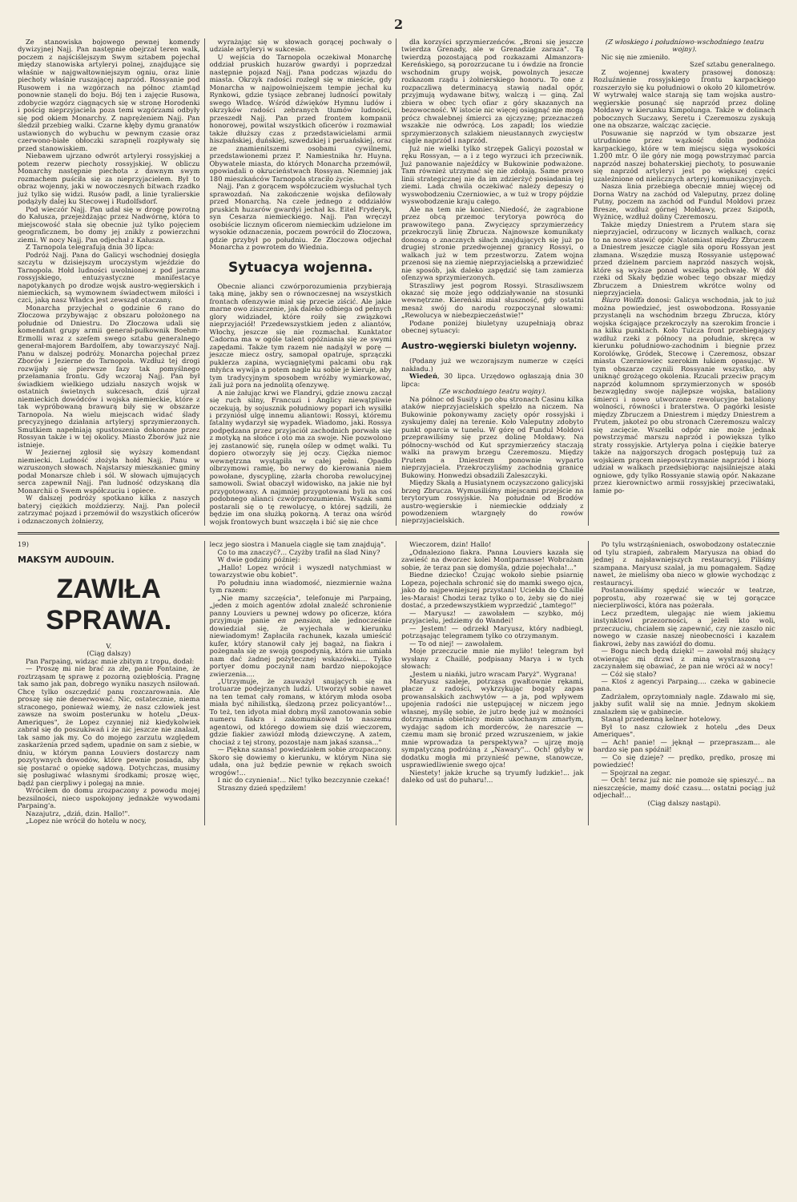2
Ze stanowiska bojowego pewnej komendy dywizyjnej Najj. Pan następnie obejrzał teren walk, poczem z najściślejszym Swym sztabem pojechał między stanowiska artyleryi polnej, znajdujące się właśnie w najgwałtowniejszym ogniu, oraz linie piechoty właśnie ruszającej naprzód. Rossyanie pod Rusowem i na wzgórzach na północ ztamtąd ponownie stanęli do boju. Bój ten i zajęcie Rusowa, zdobycie wzgórz ciągnących się w stronę Horodenki i pościg nieprzyjaciela poza temi wzgórzami odbyły się pod okiem Monarchy. Z naprężeniem Najj. Pan śledził przebieg walki. Czarne kłęby dymu granatów ustawionych do wybuchu w pewnym czasie oraz czerwono-białe obłoczki szrapnęli rozpływały się przed stanowiskiem.
Niebawem ujrzano odwrót artyleryi rossyjskiej a potem rezerw piechoty rossyjskiej. W obliczu Monarchy następnie piechota z dawnym swym rozmachem puściła się za nieprzyjacielem. Był to obraz wojenny, jaki w nowoczesnych bitwach rzadko już tylko się widzi. Rusów padł, a linie tyralierskie podążyły dalej ku Stecowej i Rudolfsdorf.
Pod wieczór Najj. Pan udał się w drogę powrotną do Kałusza, przejeżdżając przez Nadwórnę, która to miejscowość stała się obecnie już tylko pojęciem geograficznem, bo domy jej znikły z powierzchni ziemi. W nocy Najj. Pan odjechał z Kałusza.
Z Tarnopola telegrafują dnia 30 lipca:
Podróż Najj. Pana do Galicyi wschodniej dosięgła szczytu w dzisiejszym uroczystym wjeździe do Tarnopola. Hołd ludności uwolnionej z pod jarzma rossyjskiego, entuzyastyczne manifestacye napotykanych po drodze wojsk austro-węgierskich i niemieckich, są wymownem świadectwem miłości i czci, jaką nasz Władca jest zewsząd otaczany.
Monarcha przyjechał o godzinie 6 rano do Złoczowa przybywając z obszaru położonego na południe od Dniestru. Do Złoczowa udali się komendant grupy armii generał-pułkownik Boehm-Ermolli wraz z szefem swego sztabu generalnego generał-majorem Bardolfem, aby towarzyszyć Najj. Panu w dalszej podróży. Monarcha pojechał przez Zborów i Jezierne do Tarnopola. Wzdłuż tej drogi rozwijały się pierwsze fazy tak pomyślnego przełamania frontu. Gdy wczoraj Najj. Pan był świadkiem wielkiego udziału naszych wojsk w ostatnich świetnych sukcesach, dziś ujrzał niemieckich dowódców i wojska niemieckie, które z tak wypróbowaną brawurą biły się w obszarze Tarnopola. Na wielu miejscach widać ślady precyzyjnego działania artyleryj sprzymierzonych. Smutkiem napełniają spustoszenia dokonane przez Rossyan także i w tej okolicy. Miasto Zborów już nie istnieje.
W Jeziernej zgłosił się wyższy komendant niemiecki. Ludność złożyła hołd Najj. Panu w wzruszonych słowach. Najstarszy mieszkaniec gminy podał Monarsze chleb i sól. W słowach ujmujących serca zapewnił Najj. Pan ludność odzyskaną dla Monarchii o Swem współczuciu i opiece.
W dalszej podróży spotkano kilka z naszych bateryj ciężkich moździerzy. Najj. Pan polecił zatrzymać pojazd i przemówił do wszystkich oficerów i odznaczonych żołnierzy,
wyrażając się w słowach gorącej pochwały o udziale artyleryi w sukcesie.
U wejścia do Tarnopola oczekiwał Monarchę oddział pruskich huzarów gwardyi i poprzedzał następnie pojazd Najj. Pana podczas wjazdu do miasta. Okrzyk radości rozległ się w mieście, gdy Monarcha w najpowolniejszem tempie jechał ku Rynkowi, gdzie tysiące zebranej ludności powitały swego Władcę. Wśród dźwięków Hymnu ludów i okrzyków radości zebranych tłumów ludności, przeszedł Najj. Pan przed frontem kompanii honorowej, powitał wszystkich oficerów i rozmawiał także dłuższy czas z przedstawicielami armii hiszpańskiej, duńskiej, szwedzkiej i peruańskiej, oraz ze znamienitszemi osobami cywilnemi, przedstawionemi przez P. Namiestnika hr. Huyna. Obywatele miasta, do których Monarcha przemówił, opowiadali o okrucieństwach Rossyan. Niemniej jak 180 mieszkańców Tarnopola straciło życie.
Najj. Pan z gorącem współczuciem wysłuchał tych sprawozdań. Na zakończenie wojska defilowały przed Monarchą. Na czele jednego z oddziałów pruskich huzarów gwardyi jechał ks. Eitel Fryderyk, syn Cesarza niemieckiego. Najj. Pan wręczył osobiście licznym oficerom niemieckim udzielone im wysokie odznaczenia, poczem powrócił do Złoczowa, gdzie przybył po południu. Ze Złoczowa odjechał Monarcha z powrotem do Wiednia.
Sytuacya wojenna.
Obecnie alianci czwórporozumienia przybierają taką minę, jakby sen o równoczesnej na wszystkich frontach ofenzywie miał się przecie ziścić. Ale jakie marne owo ziszczenie, jak daleko odbiega od pełnych glory widziadeł, które roiły się związkowi nieprzyjaciół! Przedewszystkiem jeden z aliantów, Włochy, jeszcze się nie rozmachał. Kunktator Cadorna ma w ogóle talent opóźniania się ze swymi zapędami. Także tym razem nie nadążył w porę — jeszcze miecz ostry, samopał opatruje, sprzączki puklerza zapina, wyciągniętymi palcami obu rąk młyńca wywija a potem nagle ku sobie je kieruje, aby tym tradycyjnym sposobem wróżby wymiarkować, żali już pora na jednolitą ofenzywę.
A nie żałując krwi we Flandryi, gdzie znowu zaczął się ruch silny, Francuzi i Anglicy niewątpliwie oczekują, by sojusznik południowy poparł ich wysiłki i przyniósł ulgę innemu aliantowi: Rossyi, któremu fatalny wydarzył się wypadek. Wiadomo, jaki. Rossya podpędzana przez przyjaciół zachodnich porwała się z motyką na słońce i oto ma za swoje. Nie pozwolono jej zastanowić się, runęła oślep w odmęt walki. Tu dopiero otworzyły się jej oczy. Ciężka niemoc wewnętrzna wystąpiła w całej pełni. Opadło olbrzymowi ramię, bo nerwy do kierowania niem powołane, dyscyplinę, zżarła choroba rewolucyjnej samowoli. Świat obaczył widowisko, na jakie nie był przygotowany. A najmniej przygotowani byli na coś podobnego alianci czwórporozumienia. Wszak sami postarali się o tę rewolucyę, o której sądzili, że będzie im ona służką pokorną. A teraz ona wśród wojsk frontowych bunt wszczęła i bić się nie chce
dla korzyści sprzymierzeńców. „Broni się jeszcze twierdza Grenady, ale w Grenadzie zaraza". Tą twierdzą pozostającą pod rozkazami Almanzora-Kereńskiego, są porozrzucane tu i ówdzie na froncie wschodnim grupy wojsk, powolnych jeszcze rozkazom rządu i żołnierskiego honoru. To one z rozpaczliwą determinacyą stawią nadal opór, przyjmują wydawane bitwy, walczą i — giną. Żal zbiera w obec tych ofiar z góry skazanych na bezowocność. W istocie nic więcej osiągnąć nie mogą prócz chwalebnej śmierci za ojczyznę; przeznaczeń wszakże nie odwrócą. Los zapadł; los wiedzie sprzymierzonych szlakiem nieustannych zwycięstw ciągle naprzód i naprzód.
Już nie wielki tylko strzępek Galicyi pozostał w ręku Rossyan, — a i z tego wyrzuci ich przeciwnik. Już panowanie najeźdźcy w Bukowinie podważone. Tam również utrzymać się nie zdołają. Same prawo linii strategicznej nie da im zdzierżyć posiadania tej ziemi. Lada chwila oczekiwać należy depeszy o wyswobodzeniu Czerniowiec, a w tuż w tropy pójdzie wyswobodzenie kraju całego.
Ale na tem nie koniec. Niedość, że zagrabione przez obcą przemoc terytorya powrócą do prawowitego pana. Zwycięzcy sprzymierzeńcy przekroczyli linię Zbrucza. Najnowsze komunikaty donoszą o znacznych siłach znajdujących się już po drugiej stronie przedwojennej granicy Rossyi, o walkach już w tem przestworzu. Zatem wojna przenosi się na ziemię nieprzyjacielską a przewidzieć nie sposób, jak daleko zapędzić się tam zamierza ofenzywa sprzymierzonych.
Straszliwy jest pogrom Rossyi. Straszliwszem okazać się może jego oddziaływanie na stosunki wewnętrzne. Kiereński miał słuszność, gdy ostatni mesaż swój do narodu rozpoczynał słowami: „Rewolucya w niebezpieczeństwie!"
Podane poniżej biuletyny uzupełniają obraz obecnej sytuacyi:
Austro-węgierski biuletyn wojenny.
(Podany już we wczorajszym numerze w części nakładu.)
Wiedeń, 30 lipca. Urzędowo ogłaszają dnia 30 lipca:
(Ze wschodniego teatru wojny).
Na północ od Susity i po obu stronach Casinu kilka ataków nieprzyjacielskich spełzło na niczem. Na Bukowinie pokonywamy zacięty opór rossyjski i zyskujemy dalej na terenie. Koło Valeputny zdobyto punkt oparcia w tunelu. W górę od Fundul Moldovi przeprawiliśmy się przez dolinę Mołdawy. Na północny-wschód od Kut sprzymierzeńcy staczają walki na prawym brzegu Czeremoszu. Między Prutem a Dniestrem ponownie wyparto nieprzyjaciela. Przekroczyliśmy zachodnią granicę Bukowiny. Honwedzi obsadzili Zaleszczyki.
Między Skałą a Husiatynem oczyszczono galicyjski brzeg Zbrucza. Wymusiliśmy miejscami przejście na terytoryum rossyjskie. Na południe od Brodów austro-węgierskie i niemieckie oddziały z powodzeniem wtargnęły do rowów nieprzyjacielskich.
(Z włoskiego i południowo-wschodniego teatru wojny).
Nic się nie zmieniło.
Szef sztabu generalnego.
Z wojennej kwatery prasowej donoszą: Rozluźnienie rossyjskiego frontu karpackiego rozszerzyło się ku południowi o około 20 kilometrów. W wytrwałej walce starają się tam wojska austro-węgierskie posunąć się naprzód przez dolinę Mołdawy w kierunku Kimpolunga. Także w dolinach pobocznych Suczawy, Seretu i Czeremoszu zyskują one na obszarze, walcząc zacięcie.
Posuwanie się naprzód w tym obszarze jest utrudnione przez wązkość dolin podnóża karpackiego, które w tem miejscu sięga wysokości 1.200 mtr. O ile góry nie mogą powstrzymać parcia naprzód naszej bohaterskiej piechoty, to posuwanie się naprzód artyleryi jest po większej części uzależnione od nielicznych arteryj komunikacyjnych.
Nasza linia przebiega obecnie mniej więcej od Dorna Watry na zachód od Valeputny, przez dolinę Putny, poczem na zachód od Fundul Moldovi przez Bresze, wzdłuż górnej Mołdawy, przez Szipoth, Wyżnicę, wzdłuż doliny Czeremoszu.
Także między Dniestrem a Prutem stara się nieprzyjaciel, odrzucony w licznych walkach, coraz to na nowo stawić opór. Natomiast między Zbruczem a Dniestrem jeszcze ciągle siła oporu Rossyan jest złamana. Wszędzie muszą Rossyanie ustępować przed dzielnem parciem naprzód naszych wojsk, które są wyższe ponad wszelką pochwałę. W dół rzeki od Skały będzie wobec tego obszar między Zbruczem a Dniestrem wkrótce wolny od nieprzyjaciela.
Biuro Wolffa donosi: Galicya wschodnia, jak to już można powiedzieć, jest oswobodzona. Rossyanie przystanęli na wschodnim brzegu Zbrucza, który wojska ścigające przekroczyły na szerokim froncie i na kilku punktach. Koło Tulcza front przebiegający wzdłuż rzeki z północy na południe, skręca w kierunku południowo-zachodnim i biegnie przez Korolówkę, Gródek, Stecowę i Czeremosz, obszar miasta Czerniowiec szerokim łukiem opasując. W tym obszarze czynili Rossyanie wszystko, aby uniknąć grożącego okolenia. Rzucali przeciw prącym naprzód kolumnom sprzymierzonych w sposób bezwzględny swoje najlepsze wojska, bataliony śmierci i nowo utworzone rewolucyjne bataliony wolności, równości i braterstwa. O pagórki lesiste między Zbruczem a Dniestrem i między Dniestrem a Prutem, jakoteż po obu stronach Czeremoszu walczy się zacięcie. Wszelki odpór nie może jednak powstrzymać marszu naprzód i powiększa tylko straty rossyjskie. Artylerya polna i ciężkie bateryе także na najgorszych drogach postępują tuż za wojskiem prącem niepowstrzymanie naprzód i biorą udział w walkach przedsiębiorąc najsilniejsze ataki ogniowe, gdy tylko Rossyanie stawią opór. Nakazane przez kierownictwo armii rossyjskiej przeciwataki, łamie po-
19)
MAKSYM AUDOUIN.
ZAWIŁA SPRAWA.
V.
(Ciąg dalszy)
Pan Parpaing, widząc mnie zbitym z tropu, dodał:
— Proszę mi nie brać za złe, panie Fontaine, że roztrząsam tę sprawę z pozorną oziębłością. Pragnę tak samo jak pan, dobrego wyniku naszych nsiłowań. Chcę tylko oszczędzić panu rozczarowania. Ale proszę się nie denerwować. Nic, ostatecznie, niema straconego, ponieważ wiemy, że nasz człowiek jest zawsze na swoim posterunku w hotelu „Deux-Ameriques", że Lopez czynniej niż kiedykolwiek zabrał się do poszukiwań i że nic jeszcze nie znalazł, tak samo jak my. Co do mojego zarzutu względem zaskarżenia przed sądem, upadnie on sam z siebie, w dniu, w którym panna Louviers dostarczy nam pozytywnych dowodów, które pewnie posiada, aby się postarać o opiekę sądową. Dotychczas, musimy się posługiwać własnymi środkami; proszę więc, bądź pan cierpliwy i polegaj na mnie.
Wróciłem do domu zrozpaczony z powodu mojej bezsilności, nieco uspokojony jednakże wywodami Parpaing'a.
Nazajutrz, „dziń, dzin. Hallo!".
„Lopez nie wrócił do hotelu w nocy,
lecz jego siostra i Manuela ciągle się tam znajdują".
Co to ma znaczyć?... Czyżby trafił na ślad Niny?
W dwie godziny później:
„Hallo! Lopez wrócił i wyszedł natychmiast w towarzystwie obu kobiet".
Po południu inna wiadomość, niezmiernie ważna tym razem:
„Nie mamy szczęścia", telefonuje mi Parpaing, „jeden z moich agentów zdołał znaleźć schronienie panny Louviers u pewnej wdowy po oficerze, która przyjmuje panie en pension, ale jednocześnie dowiedział się, że wyjechała w kierunku niewiadomym! Zapłaciła rachunek, kazała umieścić kufer, który stanowił cały jej bagaż, na fiakra i pożegnała się ze swoją gospodynią, która nie umiała nam dać żadnej pożytecznej wskazówki.... Tylko portyer domu poczynił nam bardzo niepokojące zwierzenia....
„Utrzymuje, że zauważył snujących się na trotuarze podejrzanych ludzi. Utworzył sobie nawet na ten temat cały romans, w którym młoda osoba miała być nihilistką, śledzoną przez policyantów!... To też, ten idyota miał dobrą myśl zanotowania sobie numeru fiakra i zakomunikował to naszemu agentowi, od którego dowiem się dziś wieczorem, gdzie fiakier zawiózł młodą dziewczynę. A zatem, chociaż z tej strony, pozostaje nam jakaś szansa..."
— Piękna szansa! powiedziałem sobie zrozpaczony. Skoro się dowiemy o kierunku, w którym Nina się udała, ona już będzie pewnie w rękach swoich wrogów!...
I nic do czynienia!... Nic! tylko bezczynnie czekać!
Straszny dzień spędziłem!
Wieczorem, dzin! Hallo!
„Odnaleziono fiakra. Panna Louviers kazała się zawieść na dworzec kolei Montparnasse! Wobrażam sobie, że teraz pan się domyśla, gdzie pojechała!..."
Biedne dziecko! Czując wokoło siebie psiarnię Lopeza, pojechała schronić się do mamki swego ojca, jako do najpewniejszej przystani! Uciekła do Chaillé les-Marais! Chodzi teraz tylko o to, żeby się do niej dostać, a przedewszystkiem wyprzedzić „tamtego!"
— Maryusz! — zawołałem — szybko, mój przyjacielu, jedziemy do Wandei!
— Jestem! — odrzekł Maryusz, który nadbiegł, potrząsając telegramem tylko co otrzymanym.
— To od niej! — zawołałem.
Moje przeczucie mnie nie myliło! telegram był wysłany z Chaillé, podpisany Marya i w tych słowach:
„Jestem u niańki, jutro wracam Paryż". Wygrana!
Maryusz szaleje, potrząsa gwałtownie rękami, płacze z radości, wykrzykując bogaty zapas prowansalskich zachwytów — a ja, pod wpływem upojenia radości nie ustępującej w niczem jego własnej, myślę sobie, że jutro będę już w możności dotrzymania obietnicy moim ukochanym zmarłym, wydając sądom ich morderców, że nareszcie — czemu mam się bronić przed wzruszeniem, w jakie mnie wprowadza ta perspektywa? — ujrzę moją sympatyczną podróżną z „Nawary"... Och! gdyby w dodatku mogła mi przynieść pewne, stanowcze, usprawiedliwienie swego ojca!
Niestety! jakże kruche są tryumfy ludzkie!... jak daleko od ust do puharu!...
Po tylu wstrząśnieniach, oswobodzony ostatecznie od tylu strapień, zabrałem Maryusza na obiad do jednej z najsławniejszych restauracyj. Piliśmy szampana. Maryusz szalał, ja mu pomagałem. Sądzę nawet, że mieliśmy oba nieco w głowie wychodząc z restauracyi.
Postanowiliśmy spędzić wieczór w teatrze, poprostu, aby rozerwać się w tej gorączce niecierpliwości, która nas pożerała.
Lecz przedtem, ulegając nie wiem jakiemu instynktowi przezorności, a jeżeli kto woli, przeczuciu, chciałem się zapewnić, czy nie zaszło nic nowego w czasie naszej nieobecności i kazałem fiakrowi, żeby nas zawiózł do domu.
— Bogu niech będą dzięki! — zawołał mój służący otwierając mi drzwi z miną wystraszoną — zaczynałem się obawiać, że pan nie wróci aż w nocy!
— Cóż się stało?
— Ktoś z agencyi Parpaing.... czeka w gabinecie pana.
Zadrżałem, oprzytomniały nagle. Zdawało mi się, jakby sufit walił się na mnie. Jednym skokiem znalazłem się w gabinecie.
Stanął przedemną kelner hotelowy.
Był to nasz człowiek z hotelu „des Deux Ameriques".
— Ach! panie! — jęknął — przepraszam... ale bardzo się pan spóźnił!
— Co się dzieje? — prędko, prędko, proszę mi powiedzieć!
— Spojrzał na zegar.
— Och! teraz już nic nie pomoże się spieszyć... na nieszczęście, mamy dość czasu.... ostatni pociąg już odjechał!...
(Ciąg dalszy nastąpi).